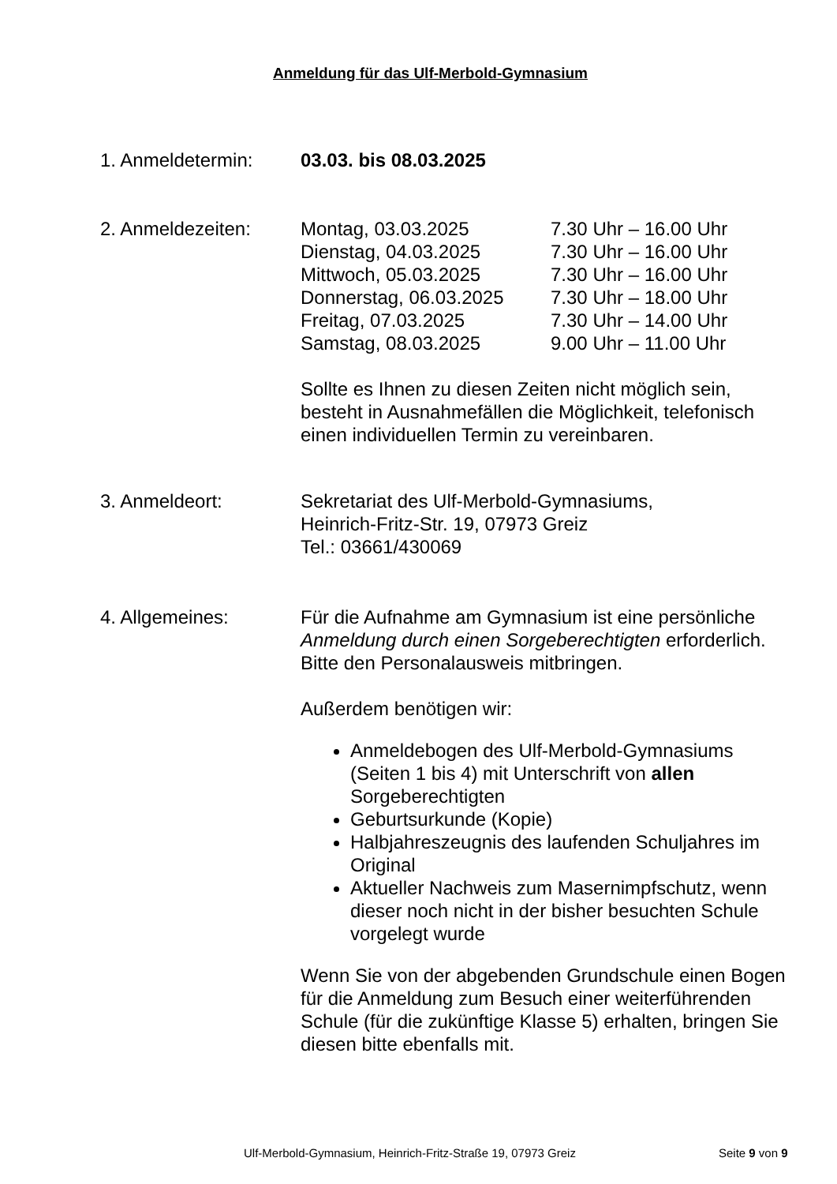Anmeldung für das Ulf-Merbold-Gymnasium
1. Anmeldetermin: 03.03. bis 08.03.2025
2. Anmeldezeiten: Montag, 03.03.2025 7.30 Uhr – 16.00 Uhr
Dienstag, 04.03.2025 7.30 Uhr – 16.00 Uhr
Mittwoch, 05.03.2025 7.30 Uhr – 16.00 Uhr
Donnerstag, 06.03.2025 7.30 Uhr – 18.00 Uhr
Freitag, 07.03.2025 7.30 Uhr – 14.00 Uhr
Samstag, 08.03.2025 9.00 Uhr – 11.00 Uhr
Sollte es Ihnen zu diesen Zeiten nicht möglich sein, besteht in Ausnahmefällen die Möglichkeit, telefonisch einen individuellen Termin zu vereinbaren.
3. Anmeldeort: Sekretariat des Ulf-Merbold-Gymnasiums,
Heinrich-Fritz-Str. 19, 07973 Greiz
Tel.: 03661/430069
4. Allgemeines: Für die Aufnahme am Gymnasium ist eine persönliche Anmeldung durch einen Sorgeberechtigten erforderlich. Bitte den Personalausweis mitbringen.
Außerdem benötigen wir:
Anmeldebogen des Ulf-Merbold-Gymnasiums (Seiten 1 bis 4) mit Unterschrift von allen Sorgeberechtigten
Geburtsurkunde (Kopie)
Halbjahreszeugnis des laufenden Schuljahres im Original
Aktueller Nachweis zum Masernimpfschutz, wenn dieser noch nicht in der bisher besuchten Schule vorgelegt wurde
Wenn Sie von der abgebenden Grundschule einen Bogen für die Anmeldung zum Besuch einer weiterführenden Schule (für die zukünftige Klasse 5) erhalten, bringen Sie diesen bitte ebenfalls mit.
Ulf-Merbold-Gymnasium, Heinrich-Fritz-Straße 19, 07973 Greiz
Seite 9 von 9